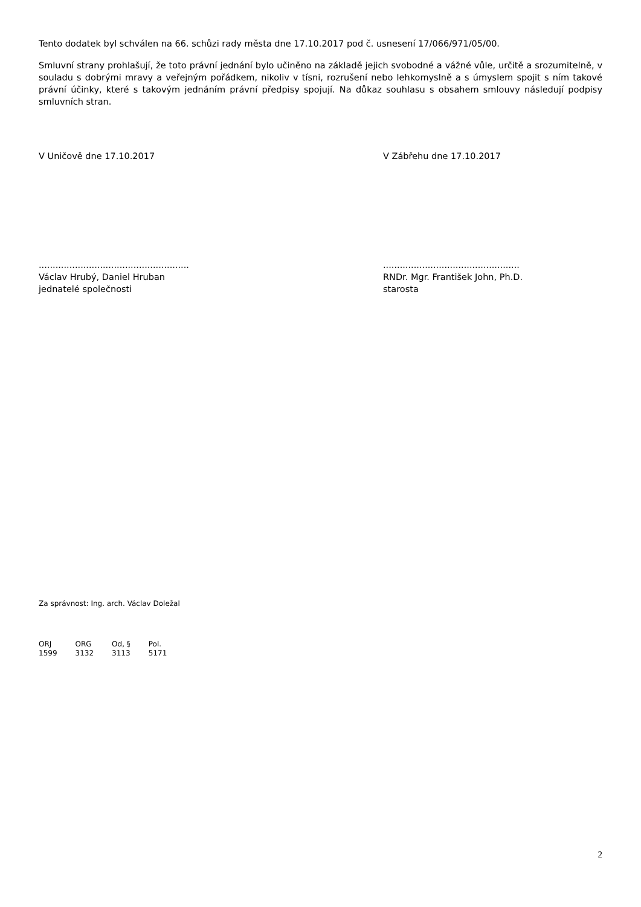Tento dodatek byl schválen na 66. schůzi rady města dne 17.10.2017 pod č. usnesení 17/066/971/05/00.
Smluvní strany prohlašují, že toto právní jednání bylo učiněno na základě jejich svobodné a vážné vůle, určitě a srozumitelně, v souladu s dobrými mravy a veřejným pořádkem, nikoliv v tísni, rozrušení nebo lehkomyslně a s úmyslem spojit s ním takové právní účinky, které s takovým jednáním právní předpisy spojují. Na důkaz souhlasu s obsahem smlouvy následují podpisy smluvních stran.
V Uničově dne 17.10.2017 V Zábřehu dne 17.10.2017
......................................................
Václav Hrubý, Daniel Hruban
jednatelé společnosti
.................................................
RNDr. Mgr. František John, Ph.D.
starosta
Za správnost: Ing. arch. Václav Doležal
| ORJ | ORG | Od, § | Pol. |
| 1599 | 3132 | 3113 | 5171 |
2